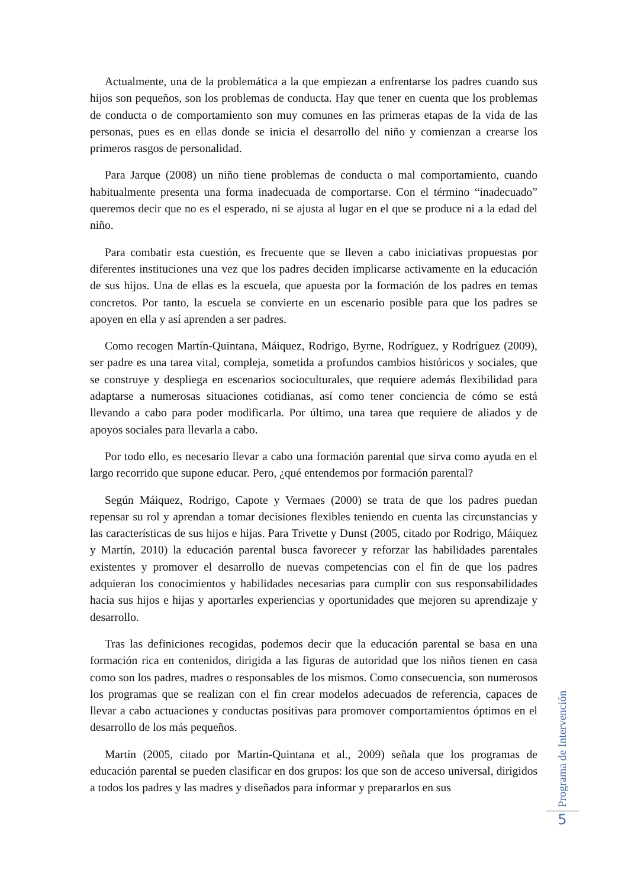Actualmente, una de la problemática a la que empiezan a enfrentarse los padres cuando sus hijos son pequeños, son los problemas de conducta. Hay que tener en cuenta que los problemas de conducta o de comportamiento son muy comunes en las primeras etapas de la vida de las personas, pues es en ellas donde se inicia el desarrollo del niño y comienzan a crearse los primeros rasgos de personalidad.
Para Jarque (2008) un niño tiene problemas de conducta o mal comportamiento, cuando habitualmente presenta una forma inadecuada de comportarse. Con el término “inadecuado” queremos decir que no es el esperado, ni se ajusta al lugar en el que se produce ni a la edad del niño.
Para combatir esta cuestión, es frecuente que se lleven a cabo iniciativas propuestas por diferentes instituciones una vez que los padres deciden implicarse activamente en la educación de sus hijos. Una de ellas es la escuela, que apuesta por la formación de los padres en temas concretos. Por tanto, la escuela se convierte en un escenario posible para que los padres se apoyen en ella y así aprenden a ser padres.
Como recogen Martín-Quintana, Máiquez, Rodrigo, Byrne, Rodríguez, y Rodríguez (2009), ser padre es una tarea vital, compleja, sometida a profundos cambios históricos y sociales, que se construye y despliega en escenarios socioculturales, que requiere además flexibilidad para adaptarse a numerosas situaciones cotidianas, así como tener conciencia de cómo se está llevando a cabo para poder modificarla. Por último, una tarea que requiere de aliados y de apoyos sociales para llevarla a cabo.
Por todo ello, es necesario llevar a cabo una formación parental que sirva como ayuda en el largo recorrido que supone educar. Pero, ¿qué entendemos por formación parental?
Según Máiquez, Rodrigo, Capote y Vermaes (2000) se trata de que los padres puedan repensar su rol y aprendan a tomar decisiones flexibles teniendo en cuenta las circunstancias y las características de sus hijos e hijas. Para Trivette y Dunst (2005, citado por Rodrigo, Máiquez y Martín, 2010) la educación parental busca favorecer y reforzar las habilidades parentales existentes y promover el desarrollo de nuevas competencias con el fin de que los padres adquieran los conocimientos y habilidades necesarias para cumplir con sus responsabilidades hacia sus hijos e hijas y aportarles experiencias y oportunidades que mejoren su aprendizaje y desarrollo.
Tras las definiciones recogidas, podemos decir que la educación parental se basa en una formación rica en contenidos, dirigida a las figuras de autoridad que los niños tienen en casa como son los padres, madres o responsables de los mismos. Como consecuencia, son numerosos los programas que se realizan con el fin crear modelos adecuados de referencia, capaces de llevar a cabo actuaciones y conductas positivas para promover comportamientos óptimos en el desarrollo de los más pequeños.
Martín (2005, citado por Martín-Quintana et al., 2009) señala que los programas de educación parental se pueden clasificar en dos grupos: los que son de acceso universal, dirigidos a todos los padres y las madres y diseñados para informar y prepararlos en sus
Programa de Intervención
5